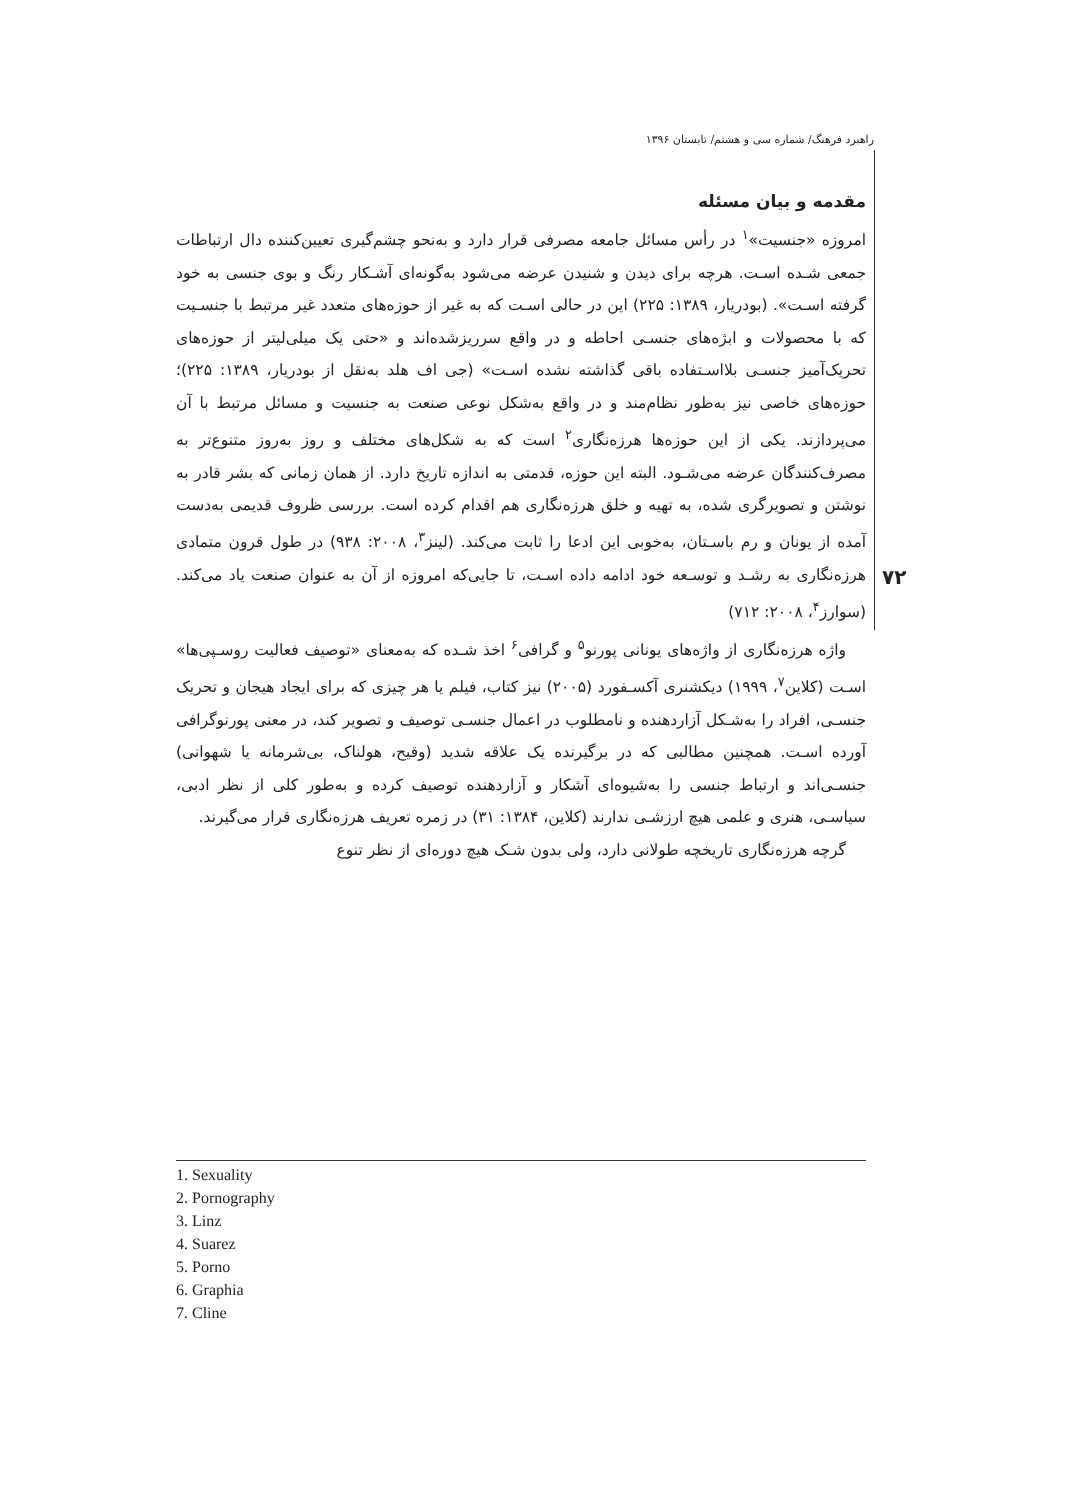راهبرد فرهنگ/ شماره سی و هشتم/ تابستان ۱۳۹۶
۷۲
مقدمه و بیان مسئله
امروزه «جنسیت»<sup>۱</sup> در رأس مسائل جامعه مصرفی قرار دارد و به‌نحو چشم‌گیری تعیین‌کننده دال ارتباطات جمعی شـده اسـت. هرچه برای دیدن و شنیدن عرضه می‌شود به‌گونه‌ای آشـکار رنگ و بوی جنسی به خود گرفته اسـت». (بودریار، ۱۳۸۹: ۲۲۵) این در حالی اسـت که به غیر از حوزه‌های متعدد غیر مرتبط با جنسـیت که با محصولات و ابژه‌های جنسـی احاطه و در واقع سرریزشده‌اند و «حتی یک میلی‌لیتر از حوزه‌های تحریک‌آمیز جنسـی بلااسـتفاده باقی گذاشته نشده اسـت» (جی اف هلد به‌نقل از بودریار، ۱۳۸۹: ۲۲۵)؛ حوزه‌های خاصی نیز به‌طور نظام‌مند و در واقع به‌شکل نوعی صنعت به جنسیت و مسائل مرتبط با آن می‌پردازند. یکی از این حوزه‌ها هرزه‌نگاری<sup>۲</sup> است که به شکل‌های مختلف و روز به‌روز متنوع‌تر به مصرف‌کنندگان عرضه می‌شـود. البته این حوزه، قدمتی به اندازه تاریخ دارد. از همان زمانی که بشر قادر به نوشتن و تصویرگری شده، به تهیه و خلق هرزه‌نگاری هم اقدام کرده است. بررسی ظروف قدیمی به‌دست آمده از یونان و رم باسـتان، به‌خوبی این ادعا را ثابت می‌کند. (لینز<sup>۳</sup>، ۲۰۰۸: ۹۳۸) در طول قرون متمادی هرزه‌نگاری به رشـد و توسـعه خود ادامه داده اسـت، تا جایی‌که امروزه از آن به عنوان صنعت یاد می‌کند. (سوارز<sup>۴</sup>، ۲۰۰۸: ۷۱۲)
واژه هرزه‌نگاری از واژه‌های یونانی پورنو<sup>۵</sup> و گرافی<sup>۶</sup> اخذ شـده که به‌معنای «توصیف فعالیت روسـپی‌ها» اسـت (کلاین<sup>۷</sup>، ۱۹۹۹) دیکشنری آکسـفورد (۲۰۰۵) نیز کتاب، فیلم یا هر چیزی که برای ایجاد هیجان و تحریک جنسـی، افراد را به‌شـکل آزاردهنده و نامطلوب در اعمال جنسـی توصیف و تصویر کند، در معنی پورنوگرافی آورده اسـت. همچنین مطالبی که در برگیرنده یک علاقه شدید (وقیح، هولناک، بی‌شرمانه یا شهوانی) جنسـی‌اند و ارتباط جنسی را به‌شیوه‌ای آشکار و آزاردهنده توصیف کرده و به‌طور کلی از نظر ادبی، سیاسـی، هنری و علمی هیچ ارزشـی ندارند (کلاین، ۱۳۸۴: ۳۱) در زمره تعریف هرزه‌نگاری قرار می‌گیرند.
گرچه هرزه‌نگاری تاریخچه طولانی دارد، ولی بدون شـک هیچ دوره‌ای از نظر تنوع
1. Sexuality
2. Pornography
3. Linz
4. Suarez
5. Porno
6. Graphia
7. Cline